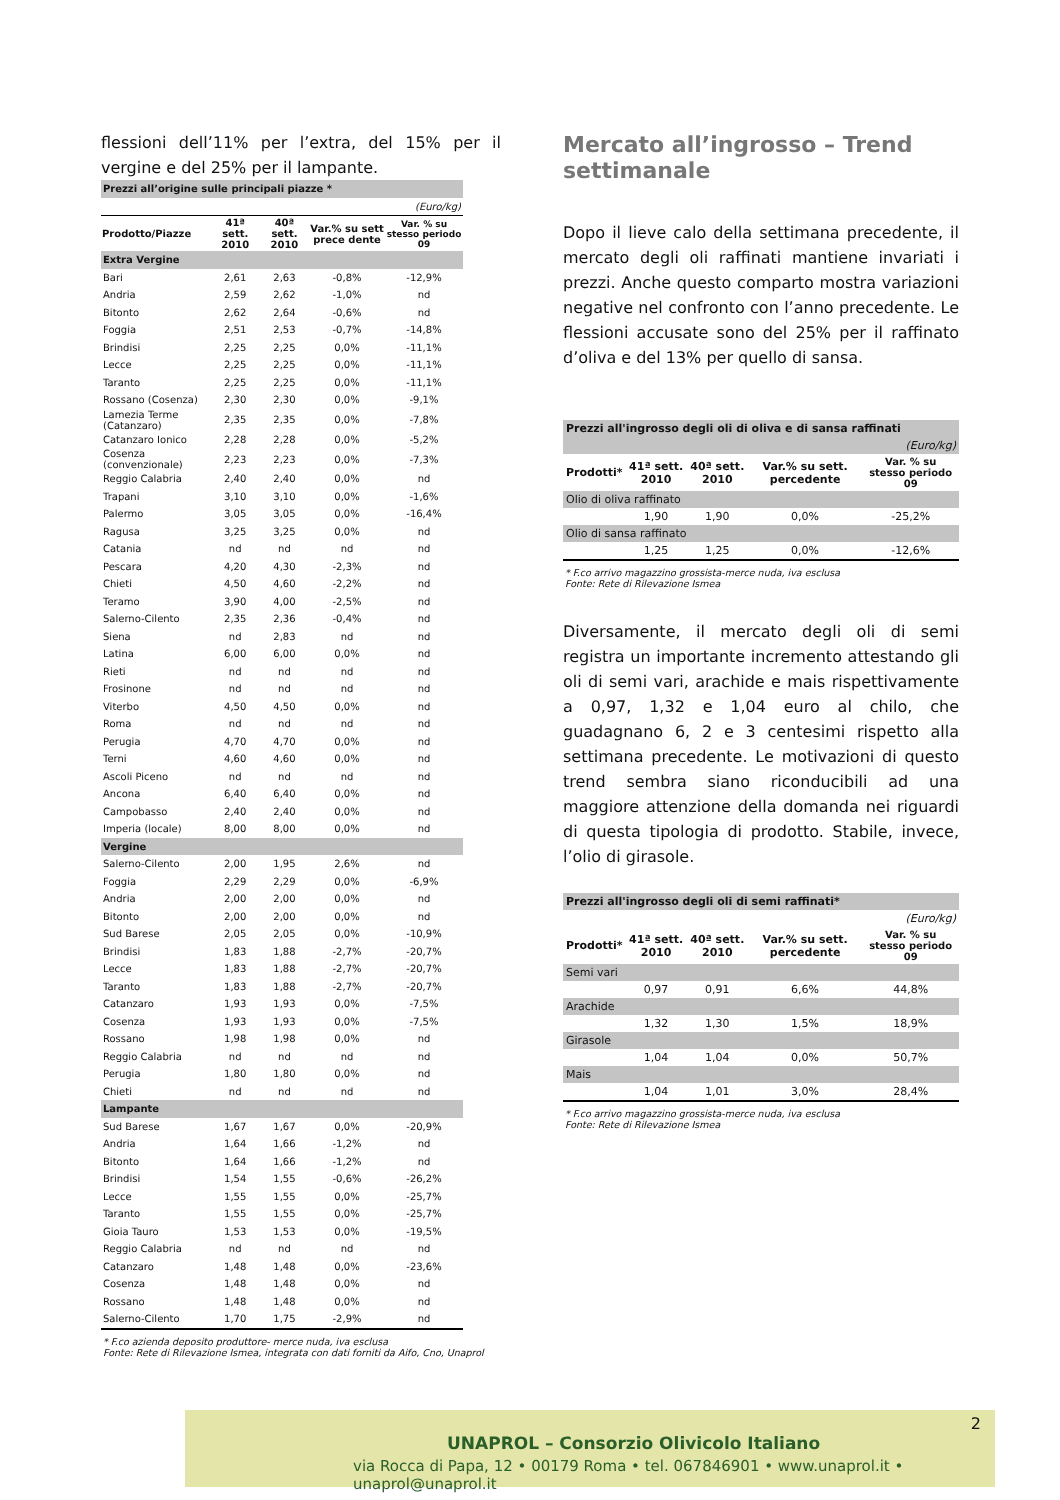flessioni dell’11% per l’extra, del 15% per il vergine e del 25% per il lampante.
| Prezzi all’origine sulle principali piazze * | | | | |
| (Euro/kg) | | | | |
| Prodotto/Piazze | 41ª sett. 2010 | 40ª sett. 2010 | Var.% su sett prece dente | Var. % su stesso periodo 09 |
| Extra Vergine | | | | |
| Bari | 2,61 | 2,63 | -0,8% | -12,9% |
| Andria | 2,59 | 2,62 | -1,0% | nd |
| Bitonto | 2,62 | 2,64 | -0,6% | nd |
| Foggia | 2,51 | 2,53 | -0,7% | -14,8% |
| Brindisi | 2,25 | 2,25 | 0,0% | -11,1% |
| Lecce | 2,25 | 2,25 | 0,0% | -11,1% |
| Taranto | 2,25 | 2,25 | 0,0% | -11,1% |
| Rossano (Cosenza) | 2,30 | 2,30 | 0,0% | -9,1% |
| Lamezia Terme (Catanzaro) | 2,35 | 2,35 | 0,0% | -7,8% |
| Catanzaro Ionico | 2,28 | 2,28 | 0,0% | -5,2% |
| Cosenza (convenzionale) | 2,23 | 2,23 | 0,0% | -7,3% |
| Reggio Calabria | 2,40 | 2,40 | 0,0% | nd |
| Trapani | 3,10 | 3,10 | 0,0% | -1,6% |
| Palermo | 3,05 | 3,05 | 0,0% | -16,4% |
| Ragusa | 3,25 | 3,25 | 0,0% | nd |
| Catania | nd | nd | nd | nd |
| Pescara | 4,20 | 4,30 | -2,3% | nd |
| Chieti | 4,50 | 4,60 | -2,2% | nd |
| Teramo | 3,90 | 4,00 | -2,5% | nd |
| Salerno-Cilento | 2,35 | 2,36 | -0,4% | nd |
| Siena | nd | 2,83 | nd | nd |
| Latina | 6,00 | 6,00 | 0,0% | nd |
| Rieti | nd | nd | nd | nd |
| Frosinone | nd | nd | nd | nd |
| Viterbo | 4,50 | 4,50 | 0,0% | nd |
| Roma | nd | nd | nd | nd |
| Perugia | 4,70 | 4,70 | 0,0% | nd |
| Terni | 4,60 | 4,60 | 0,0% | nd |
| Ascoli Piceno | nd | nd | nd | nd |
| Ancona | 6,40 | 6,40 | 0,0% | nd |
| Campobasso | 2,40 | 2,40 | 0,0% | nd |
| Imperia (locale) | 8,00 | 8,00 | 0,0% | nd |
| Vergine | | | | |
| Salerno-Cilento | 2,00 | 1,95 | 2,6% | nd |
| Foggia | 2,29 | 2,29 | 0,0% | -6,9% |
| Andria | 2,00 | 2,00 | 0,0% | nd |
| Bitonto | 2,00 | 2,00 | 0,0% | nd |
| Sud Barese | 2,05 | 2,05 | 0,0% | -10,9% |
| Brindisi | 1,83 | 1,88 | -2,7% | -20,7% |
| Lecce | 1,83 | 1,88 | -2,7% | -20,7% |
| Taranto | 1,83 | 1,88 | -2,7% | -20,7% |
| Catanzaro | 1,93 | 1,93 | 0,0% | -7,5% |
| Cosenza | 1,93 | 1,93 | 0,0% | -7,5% |
| Rossano | 1,98 | 1,98 | 0,0% | nd |
| Reggio Calabria | nd | nd | nd | nd |
| Perugia | 1,80 | 1,80 | 0,0% | nd |
| Chieti | nd | nd | nd | nd |
| Lampante | | | | |
| Sud Barese | 1,67 | 1,67 | 0,0% | -20,9% |
| Andria | 1,64 | 1,66 | -1,2% | nd |
| Bitonto | 1,64 | 1,66 | -1,2% | nd |
| Brindisi | 1,54 | 1,55 | -0,6% | -26,2% |
| Lecce | 1,55 | 1,55 | 0,0% | -25,7% |
| Taranto | 1,55 | 1,55 | 0,0% | -25,7% |
| Gioia Tauro | 1,53 | 1,53 | 0,0% | -19,5% |
| Reggio Calabria | nd | nd | nd | nd |
| Catanzaro | 1,48 | 1,48 | 0,0% | -23,6% |
| Cosenza | 1,48 | 1,48 | 0,0% | nd |
| Rossano | 1,48 | 1,48 | 0,0% | nd |
| Salerno-Cilento | 1,70 | 1,75 | -2,9% | nd |
* F.co azienda deposito produttore- merce nuda, iva esclusa
Fonte: Rete di Rilevazione Ismea, integrata con dati forniti da Aifo, Cno, Unaprol
Mercato all’ingrosso – Trend settimanale
Dopo il lieve calo della settimana precedente, il mercato degli oli raffinati mantiene invariati i prezzi. Anche questo comparto mostra variazioni negative nel confronto con l’anno precedente. Le flessioni accusate sono del 25% per il raffinato d’oliva e del 13% per quello di sansa.
| Prezzi all'ingrosso degli oli di oliva e di sansa raffinati | | | | |
| --- | --- | --- | --- | --- |
| (Euro/kg) | | | | |
| Prodotti* | 41ª sett. 2010 | 40ª sett. 2010 | Var.% su sett. percedente | Var. % su stesso periodo 09 |
| Olio di oliva raffinato | | | | |
| | 1,90 | 1,90 | 0,0% | -25,2% |
| Olio di sansa raffinato | | | | |
| | 1,25 | 1,25 | 0,0% | -12,6% |
* F.co arrivo magazzino grossista-merce nuda, iva esclusa
Fonte: Rete di Rilevazione Ismea
Diversamente, il mercato degli oli di semi registra un importante incremento attestando gli oli di semi vari, arachide e mais rispettivamente a 0,97, 1,32 e 1,04 euro al chilo, che guadagnano 6, 2 e 3 centesimi rispetto alla settimana precedente. Le motivazioni di questo trend sembra siano riconducibili ad una maggiore attenzione della domanda nei riguardi di questa tipologia di prodotto. Stabile, invece, l’olio di girasole.
| Prezzi all'ingrosso degli oli di semi raffinati* | | | | |
| --- | --- | --- | --- | --- |
| (Euro/kg) | | | | |
| Prodotti* | 41ª sett. 2010 | 40ª sett. 2010 | Var.% su sett. percedente | Var. % su stesso periodo 09 |
| Semi vari | | | | |
| | 0,97 | 0,91 | 6,6% | 44,8% |
| Arachide | | | | |
| | 1,32 | 1,30 | 1,5% | 18,9% |
| Girasole | | | | |
| | 1,04 | 1,04 | 0,0% | 50,7% |
| Mais | | | | |
| | 1,04 | 1,01 | 3,0% | 28,4% |
* F.co arrivo magazzino grossista-merce nuda, iva esclusa
Fonte: Rete di Rilevazione Ismea
2
UNAPROL – Consorzio Olivicolo Italiano
via Rocca di Papa, 12 • 00179 Roma • tel. 067846901 • www.unaprol.it • unaprol@unaprol.it